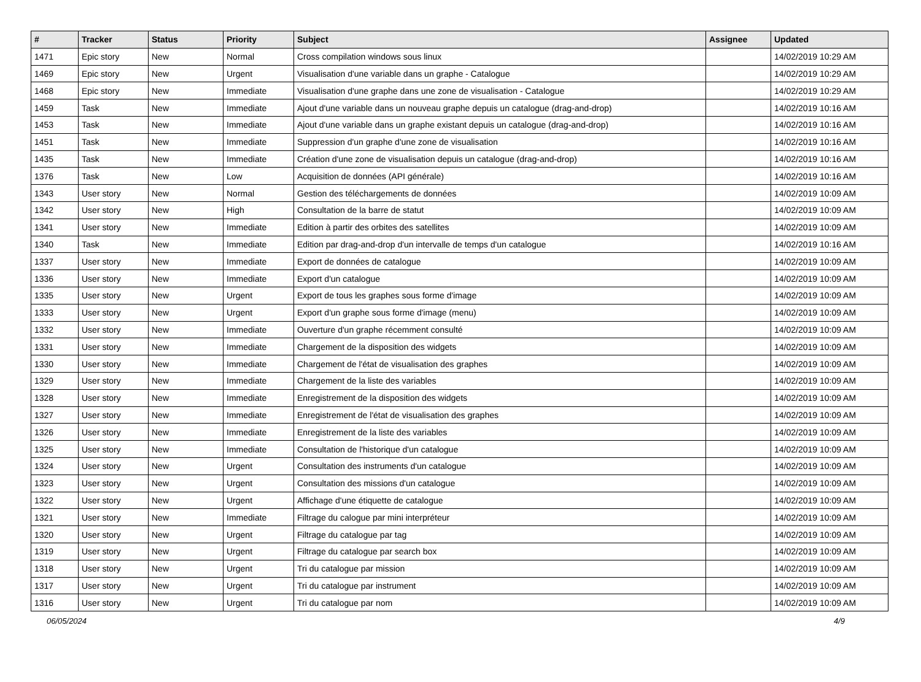| # | Tracker | Status | Priority | Subject | Assignee | Updated |
| --- | --- | --- | --- | --- | --- | --- |
| 1471 | Epic story | New | Normal | Cross compilation windows sous linux | | 14/02/2019 10:29 AM |
| 1469 | Epic story | New | Urgent | Visualisation d'une variable dans un graphe - Catalogue | | 14/02/2019 10:29 AM |
| 1468 | Epic story | New | Immediate | Visualisation d'une graphe dans une zone de visualisation - Catalogue | | 14/02/2019 10:29 AM |
| 1459 | Task | New | Immediate | Ajout d'une variable dans un nouveau graphe depuis un catalogue (drag-and-drop) | | 14/02/2019 10:16 AM |
| 1453 | Task | New | Immediate | Ajout d'une variable dans un graphe existant depuis un catalogue (drag-and-drop) | | 14/02/2019 10:16 AM |
| 1451 | Task | New | Immediate | Suppression d'un graphe d'une zone de visualisation | | 14/02/2019 10:16 AM |
| 1435 | Task | New | Immediate | Création d'une zone de visualisation depuis un catalogue (drag-and-drop) | | 14/02/2019 10:16 AM |
| 1376 | Task | New | Low | Acquisition de données (API générale) | | 14/02/2019 10:16 AM |
| 1343 | User story | New | Normal | Gestion des téléchargements de données | | 14/02/2019 10:09 AM |
| 1342 | User story | New | High | Consultation de la barre de statut | | 14/02/2019 10:09 AM |
| 1341 | User story | New | Immediate | Edition à partir des orbites des satellites | | 14/02/2019 10:09 AM |
| 1340 | Task | New | Immediate | Edition par drag-and-drop d'un intervalle de temps d'un catalogue | | 14/02/2019 10:16 AM |
| 1337 | User story | New | Immediate | Export de données de catalogue | | 14/02/2019 10:09 AM |
| 1336 | User story | New | Immediate | Export d'un catalogue | | 14/02/2019 10:09 AM |
| 1335 | User story | New | Urgent | Export de tous les graphes sous forme d'image | | 14/02/2019 10:09 AM |
| 1333 | User story | New | Urgent | Export d'un graphe sous forme d'image (menu) | | 14/02/2019 10:09 AM |
| 1332 | User story | New | Immediate | Ouverture d'un graphe récemment consulté | | 14/02/2019 10:09 AM |
| 1331 | User story | New | Immediate | Chargement de la disposition des widgets | | 14/02/2019 10:09 AM |
| 1330 | User story | New | Immediate | Chargement de l'état de visualisation des graphes | | 14/02/2019 10:09 AM |
| 1329 | User story | New | Immediate | Chargement de la liste des variables | | 14/02/2019 10:09 AM |
| 1328 | User story | New | Immediate | Enregistrement de la disposition des widgets | | 14/02/2019 10:09 AM |
| 1327 | User story | New | Immediate | Enregistrement de l'état de visualisation des graphes | | 14/02/2019 10:09 AM |
| 1326 | User story | New | Immediate | Enregistrement de la liste des variables | | 14/02/2019 10:09 AM |
| 1325 | User story | New | Immediate | Consultation de l'historique d'un catalogue | | 14/02/2019 10:09 AM |
| 1324 | User story | New | Urgent | Consultation des instruments d'un catalogue | | 14/02/2019 10:09 AM |
| 1323 | User story | New | Urgent | Consultation des missions d'un catalogue | | 14/02/2019 10:09 AM |
| 1322 | User story | New | Urgent | Affichage d'une étiquette de catalogue | | 14/02/2019 10:09 AM |
| 1321 | User story | New | Immediate | Filtrage du calogue par mini interpréteur | | 14/02/2019 10:09 AM |
| 1320 | User story | New | Urgent | Filtrage du catalogue par tag | | 14/02/2019 10:09 AM |
| 1319 | User story | New | Urgent | Filtrage du catalogue par search box | | 14/02/2019 10:09 AM |
| 1318 | User story | New | Urgent | Tri du catalogue par mission | | 14/02/2019 10:09 AM |
| 1317 | User story | New | Urgent | Tri du catalogue par instrument | | 14/02/2019 10:09 AM |
| 1316 | User story | New | Urgent | Tri du catalogue par nom | | 14/02/2019 10:09 AM |
06/05/2024 4/9